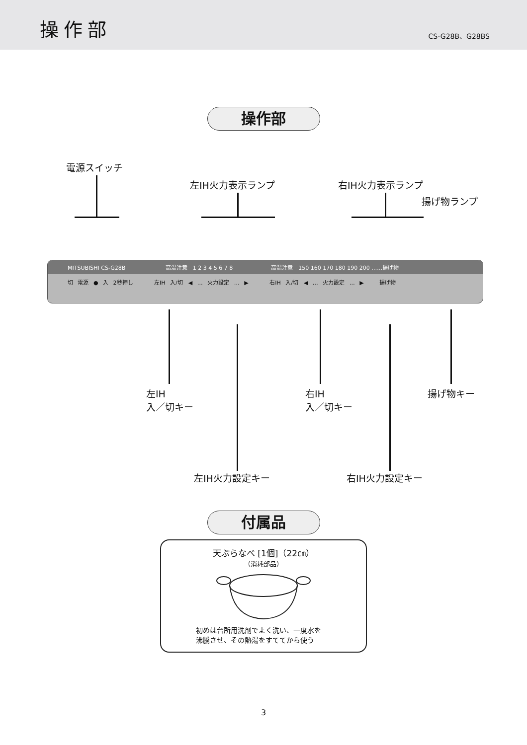操作部
CS-G28B、G28BS
操作部
電源スイッチ
左IH火力表示ランプ 右IH火力表示ランプ
揚げ物ランプ
MITSUBISHI CS-G28B　　　　　　　 高温注意　1 2 3 4 5 6 7 8　　　　　　　高温注意　150 160 170 180 190 200 ……揚げ物
切 電源 ● 入 2秒押し　　　 左IH 入/切　◀ … 火力設定 … ▶　　　 右IH 入/切　◀ … 火力設定 … ▶　　 揚げ物
左IH
入／切キー
右IH
入／切キー
揚げ物キー
左IH火力設定キー 右IH火力設定キー
付属品
天ぷらなべ [1個]（22㎝）
（消耗部品）
初めは台所用洗剤でよく洗い、一度水を
沸騰させ、その熱湯をすててから使う
3